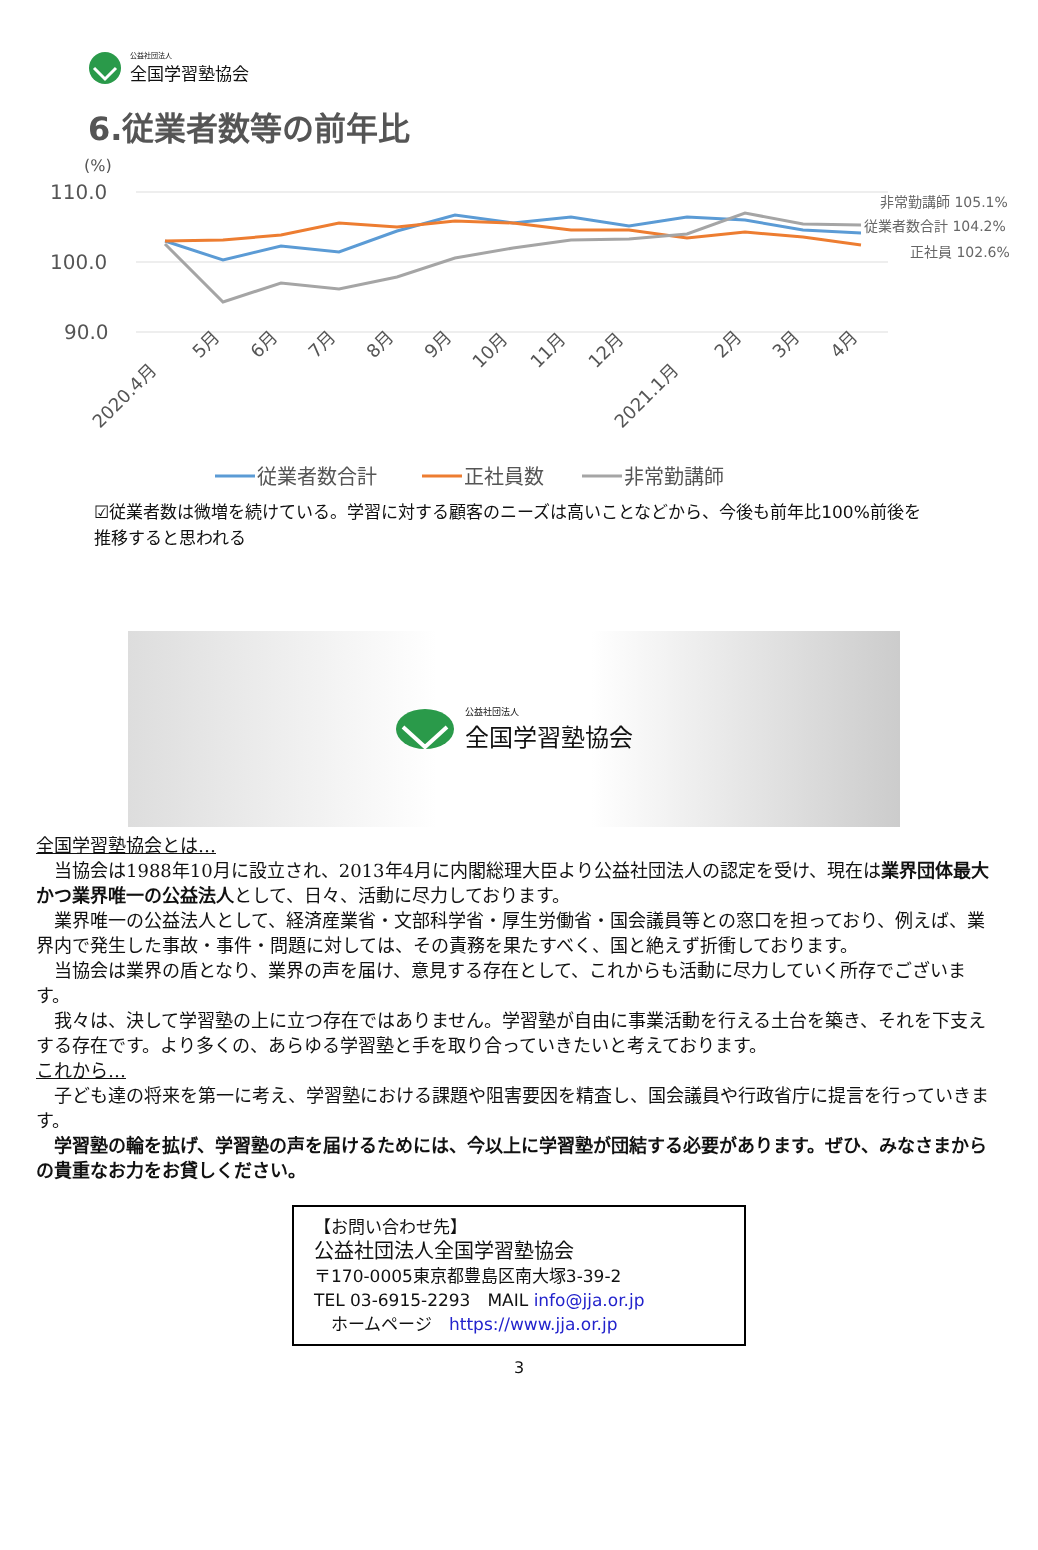公益社団法人
全国学習塾協会
6.従業者数等の前年比
(%)
110.0
100.0
90.0
非常勤講師 105.1%
従業者数合計 104.2%
正社員 102.6%
2020.4月
5月
6月
7月
8月
9月
10月
11月
12月
2021.1月
2月
3月
4月
従業者数合計
正社員数
非常勤講師
☑従業者数は微増を続けている。学習に対する顧客のニーズは高いことなどから、今後も前年比100%前後を推移すると思われる
公益社団法人
全国学習塾協会
全国学習塾協会とは…
当協会は1988年10月に設立され、2013年4月に内閣総理大臣より公益社団法人の認定を受け、現在は業界団体最大かつ業界唯一の公益法人として、日々、活動に尽力しております。
業界唯一の公益法人として、経済産業省・文部科学省・厚生労働省・国会議員等との窓口を担っており、例えば、業界内で発生した事故・事件・問題に対しては、その責務を果たすべく、国と絶えず折衝しております。
当協会は業界の盾となり、業界の声を届け、意見する存在として、これからも活動に尽力していく所存でございます。
我々は、決して学習塾の上に立つ存在ではありません。学習塾が自由に事業活動を行える土台を築き、それを下支えする存在です。より多くの、あらゆる学習塾と手を取り合っていきたいと考えております。
これから…
子ども達の将来を第一に考え、学習塾における課題や阻害要因を精査し、国会議員や行政省庁に提言を行っていきます。
学習塾の輪を拡げ、学習塾の声を届けるためには、今以上に学習塾が団結する必要があります。ぜひ、みなさまからの貴重なお力をお貸しください。
【お問い合わせ先】
公益社団法人全国学習塾協会
〒170-0005東京都豊島区南大塚3-39-2
TEL 03-6915-2293　MAIL info@jja.or.jp
　ホームページ　https://www.jja.or.jp
3